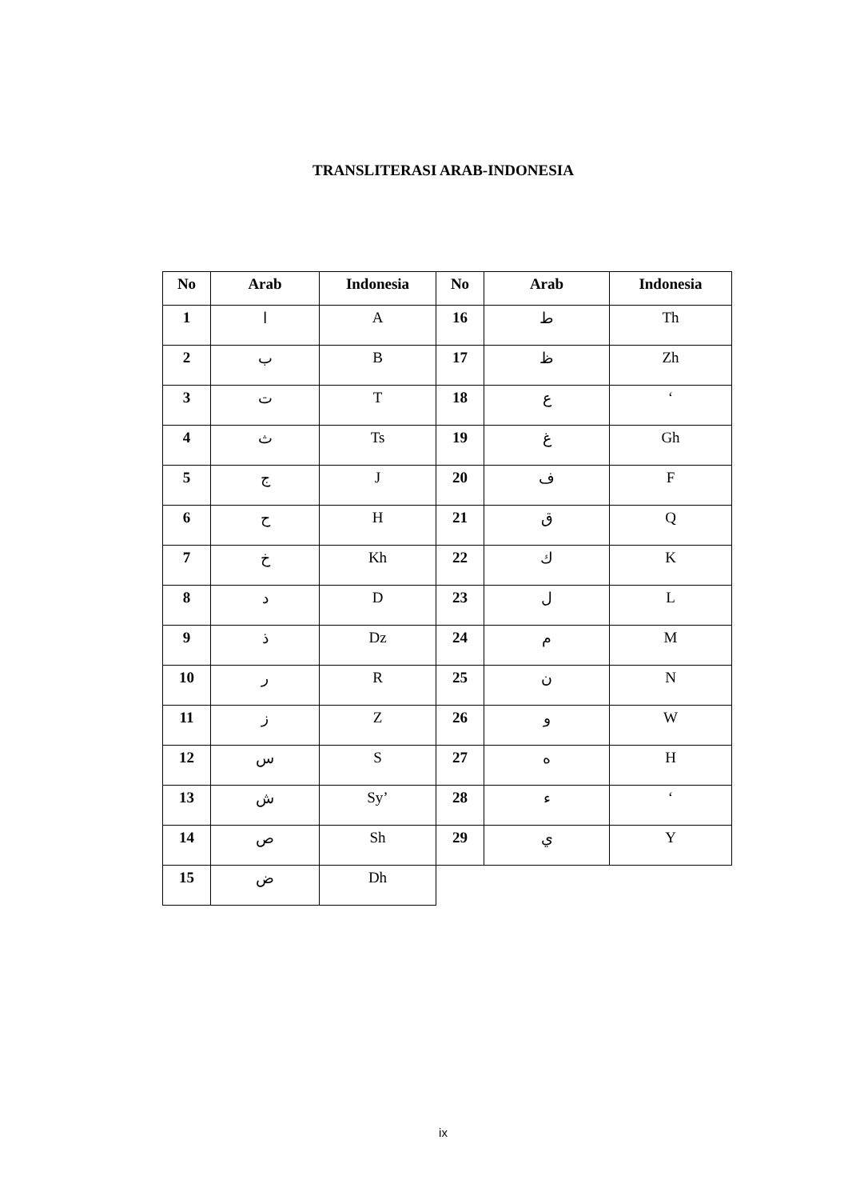TRANSLITERASI ARAB-INDONESIA
| No | Arab | Indonesia | No | Arab | Indonesia |
| --- | --- | --- | --- | --- | --- |
| 1 | ا | A | 16 | ط | Th |
| 2 | ب | B | 17 | ظ | Zh |
| 3 | ت | T | 18 | ع | ‘ |
| 4 | ث | Ts | 19 | غ | Gh |
| 5 | ج | J | 20 | ف | F |
| 6 | ح | H | 21 | ق | Q |
| 7 | خ | Kh | 22 | ك | K |
| 8 | د | D | 23 | ل | L |
| 9 | ذ | Dz | 24 | م | M |
| 10 | ر | R | 25 | ن | N |
| 11 | ز | Z | 26 | و | W |
| 12 | س | S | 27 | ه | H |
| 13 | ش | Sy’ | 28 | ء | ‘ |
| 14 | ص | Sh | 29 | ي | Y |
| 15 | ض | Dh | | | |
ix